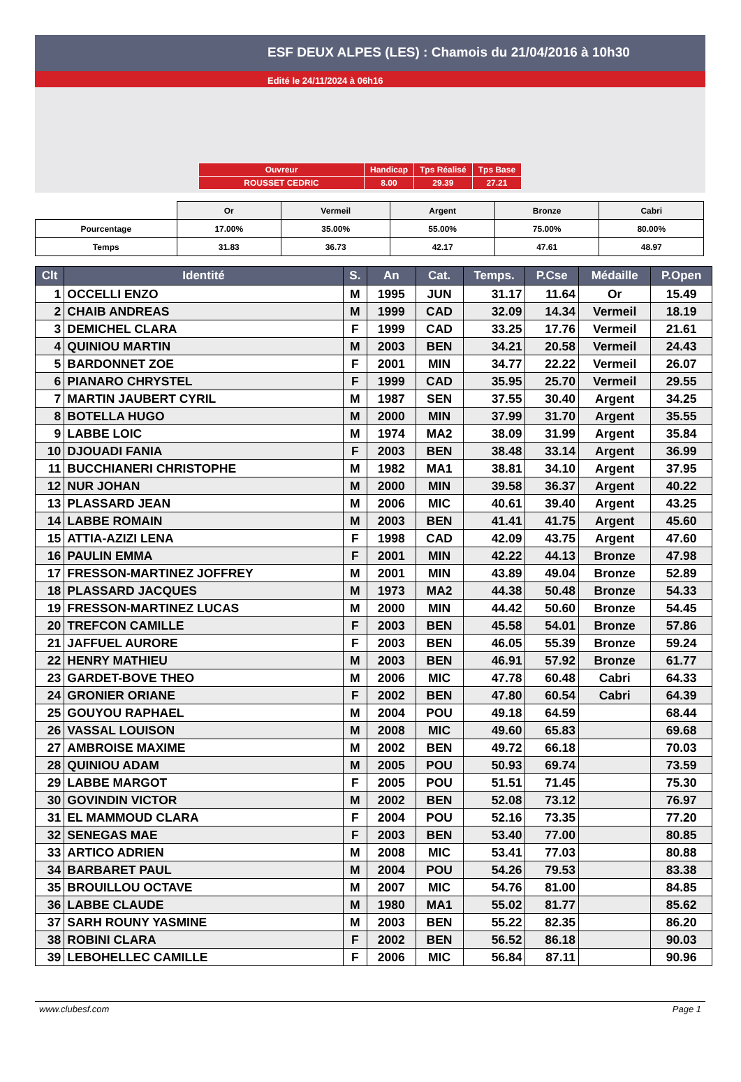ESF DEUX ALPES (LES) : Chamois du 21/04/2016 à 10h30
Edité le 24/11/2024 à 06h16
| Ouvreur | Handicap | Tps Réalisé | Tps Base |
| ROUSSET CEDRIC | 8.00 | 29.39 | 27.21 |
| | Or | Vermeil | Argent | Bronze | Cabri |
| Pourcentage | 17.00% | 35.00% | 55.00% | 75.00% | 80.00% |
| Temps | 31.83 | 36.73 | 42.17 | 47.61 | 48.97 |
| Clt | Identité | S. | An | Cat. | Temps. | P.Cse | Médaille | P.Open |
| --- | --- | --- | --- | --- | --- | --- | --- | --- |
| 1 | OCCELLI ENZO | M | 1995 | JUN | 31.17 | 11.64 | Or | 15.49 |
| 2 | CHAIB ANDREAS | M | 1999 | CAD | 32.09 | 14.34 | Vermeil | 18.19 |
| 3 | DEMICHEL CLARA | F | 1999 | CAD | 33.25 | 17.76 | Vermeil | 21.61 |
| 4 | QUINIOU MARTIN | M | 2003 | BEN | 34.21 | 20.58 | Vermeil | 24.43 |
| 5 | BARDONNET ZOE | F | 2001 | MIN | 34.77 | 22.22 | Vermeil | 26.07 |
| 6 | PIANARO CHRYSTEL | F | 1999 | CAD | 35.95 | 25.70 | Vermeil | 29.55 |
| 7 | MARTIN JAUBERT CYRIL | M | 1987 | SEN | 37.55 | 30.40 | Argent | 34.25 |
| 8 | BOTELLA HUGO | M | 2000 | MIN | 37.99 | 31.70 | Argent | 35.55 |
| 9 | LABBE LOIC | M | 1974 | MA2 | 38.09 | 31.99 | Argent | 35.84 |
| 10 | DJOUADI FANIA | F | 2003 | BEN | 38.48 | 33.14 | Argent | 36.99 |
| 11 | BUCCHIANERI CHRISTOPHE | M | 1982 | MA1 | 38.81 | 34.10 | Argent | 37.95 |
| 12 | NUR JOHAN | M | 2000 | MIN | 39.58 | 36.37 | Argent | 40.22 |
| 13 | PLASSARD JEAN | M | 2006 | MIC | 40.61 | 39.40 | Argent | 43.25 |
| 14 | LABBE ROMAIN | M | 2003 | BEN | 41.41 | 41.75 | Argent | 45.60 |
| 15 | ATTIA-AZIZI LENA | F | 1998 | CAD | 42.09 | 43.75 | Argent | 47.60 |
| 16 | PAULIN EMMA | F | 2001 | MIN | 42.22 | 44.13 | Bronze | 47.98 |
| 17 | FRESSON-MARTINEZ JOFFREY | M | 2001 | MIN | 43.89 | 49.04 | Bronze | 52.89 |
| 18 | PLASSARD JACQUES | M | 1973 | MA2 | 44.38 | 50.48 | Bronze | 54.33 |
| 19 | FRESSON-MARTINEZ LUCAS | M | 2000 | MIN | 44.42 | 50.60 | Bronze | 54.45 |
| 20 | TREFCON CAMILLE | F | 2003 | BEN | 45.58 | 54.01 | Bronze | 57.86 |
| 21 | JAFFUEL AURORE | F | 2003 | BEN | 46.05 | 55.39 | Bronze | 59.24 |
| 22 | HENRY MATHIEU | M | 2003 | BEN | 46.91 | 57.92 | Bronze | 61.77 |
| 23 | GARDET-BOVE THEO | M | 2006 | MIC | 47.78 | 60.48 | Cabri | 64.33 |
| 24 | GRONIER ORIANE | F | 2002 | BEN | 47.80 | 60.54 | Cabri | 64.39 |
| 25 | GOUYOU RAPHAEL | M | 2004 | POU | 49.18 | 64.59 | | 68.44 |
| 26 | VASSAL LOUISON | M | 2008 | MIC | 49.60 | 65.83 | | 69.68 |
| 27 | AMBROISE MAXIME | M | 2002 | BEN | 49.72 | 66.18 | | 70.03 |
| 28 | QUINIOU ADAM | M | 2005 | POU | 50.93 | 69.74 | | 73.59 |
| 29 | LABBE MARGOT | F | 2005 | POU | 51.51 | 71.45 | | 75.30 |
| 30 | GOVINDIN VICTOR | M | 2002 | BEN | 52.08 | 73.12 | | 76.97 |
| 31 | EL MAMMOUD CLARA | F | 2004 | POU | 52.16 | 73.35 | | 77.20 |
| 32 | SENEGAS MAE | F | 2003 | BEN | 53.40 | 77.00 | | 80.85 |
| 33 | ARTICO ADRIEN | M | 2008 | MIC | 53.41 | 77.03 | | 80.88 |
| 34 | BARBARET PAUL | M | 2004 | POU | 54.26 | 79.53 | | 83.38 |
| 35 | BROUILLOU OCTAVE | M | 2007 | MIC | 54.76 | 81.00 | | 84.85 |
| 36 | LABBE CLAUDE | M | 1980 | MA1 | 55.02 | 81.77 | | 85.62 |
| 37 | SARH ROUNY YASMINE | M | 2003 | BEN | 55.22 | 82.35 | | 86.20 |
| 38 | ROBINI CLARA | F | 2002 | BEN | 56.52 | 86.18 | | 90.03 |
| 39 | LEBOHELLEC CAMILLE | F | 2006 | MIC | 56.84 | 87.11 | | 90.96 |
www.clubesf.com Page 1